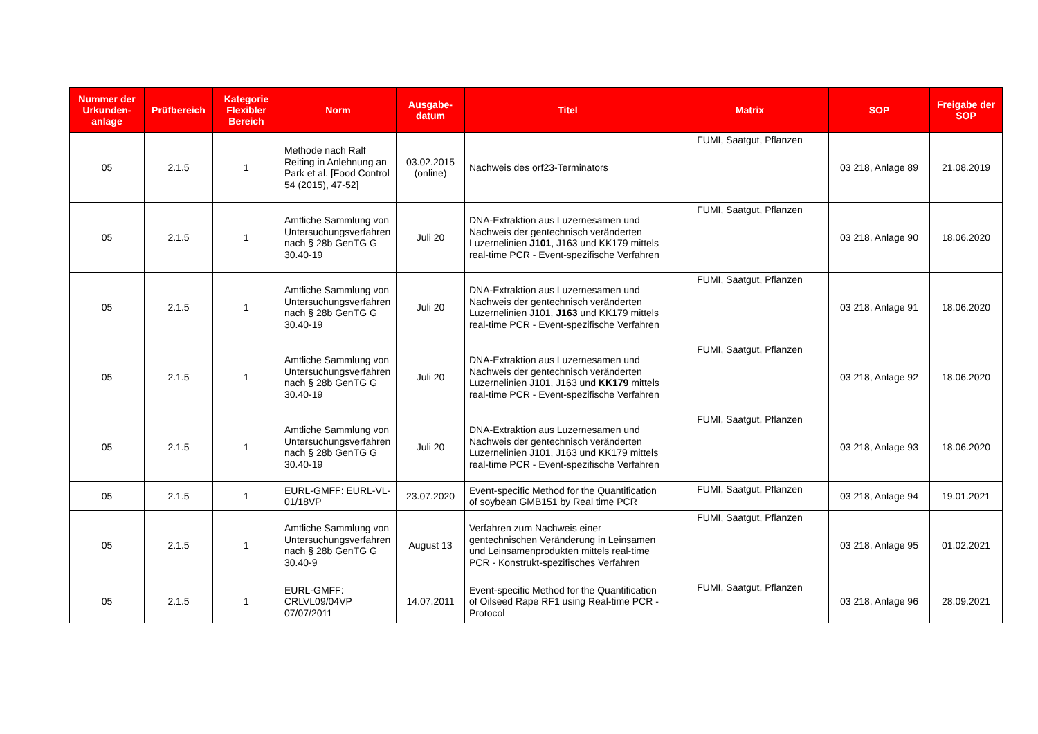| Nummer der Urkunden-anlage | Prüfbereich | Kategorie Flexibler Bereich | Norm | Ausgabe-datum | Titel | Matrix | SOP | Freigabe der SOP |
| --- | --- | --- | --- | --- | --- | --- | --- | --- |
| 05 | 2.1.5 | 1 | Methode nach Ralf Reiting in Anlehnung an Park et al. [Food Control 54 (2015), 47-52] | 03.02.2015 (online) | Nachweis des orf23-Terminators | FUMI, Saatgut, Pflanzen | 03 218, Anlage 89 | 21.08.2019 |
| 05 | 2.1.5 | 1 | Amtliche Sammlung von Untersuchungsverfahren nach § 28b GenTG G 30.40-19 | Juli 20 | DNA-Extraktion aus Luzernesamen und Nachweis der gentechnisch veränderten Luzernelinien J101 , J163 und KK179 mittels real-time PCR - Event-spezifische Verfahren | FUMI, Saatgut, Pflanzen | 03 218, Anlage 90 | 18.06.2020 |
| 05 | 2.1.5 | 1 | Amtliche Sammlung von Untersuchungsverfahren nach § 28b GenTG G 30.40-19 | Juli 20 | DNA-Extraktion aus Luzernesamen und Nachweis der gentechnisch veränderten Luzernelinien J101, J163 und KK179 mittels real-time PCR - Event-spezifische Verfahren | FUMI, Saatgut, Pflanzen | 03 218, Anlage 91 | 18.06.2020 |
| 05 | 2.1.5 | 1 | Amtliche Sammlung von Untersuchungsverfahren nach § 28b GenTG G 30.40-19 | Juli 20 | DNA-Extraktion aus Luzernesamen und Nachweis der gentechnisch veränderten Luzernelinien J101, J163 und KK179 mittels real-time PCR - Event-spezifische Verfahren | FUMI, Saatgut, Pflanzen | 03 218, Anlage 92 | 18.06.2020 |
| 05 | 2.1.5 | 1 | Amtliche Sammlung von Untersuchungsverfahren nach § 28b GenTG G 30.40-19 | Juli 20 | DNA-Extraktion aus Luzernesamen und Nachweis der gentechnisch veränderten Luzernelinien J101, J163 und KK179 mittels real-time PCR - Event-spezifische Verfahren | FUMI, Saatgut, Pflanzen | 03 218, Anlage 93 | 18.06.2020 |
| 05 | 2.1.5 | 1 | EURL-GMFF: EURL-VL-01/18VP | 23.07.2020 | Event-specific Method for the Quantification of soybean GMB151 by Real time PCR | FUMI, Saatgut, Pflanzen | 03 218, Anlage 94 | 19.01.2021 |
| 05 | 2.1.5 | 1 | Amtliche Sammlung von Untersuchungsverfahren nach § 28b GenTG G 30.40-9 | August 13 | Verfahren zum Nachweis einer gentechnischen Veränderung in Leinsamen und Leinsamenprodukten mittels real-time PCR - Konstrukt-spezifisches Verfahren | FUMI, Saatgut, Pflanzen | 03 218, Anlage 95 | 01.02.2021 |
| 05 | 2.1.5 | 1 | EURL-GMFF: CRLVL09/04VP 07/07/2011 | 14.07.2011 | Event-specific Method for the Quantification of Oilseed Rape RF1 using Real-time PCR - Protocol | FUMI, Saatgut, Pflanzen | 03 218, Anlage 96 | 28.09.2021 |